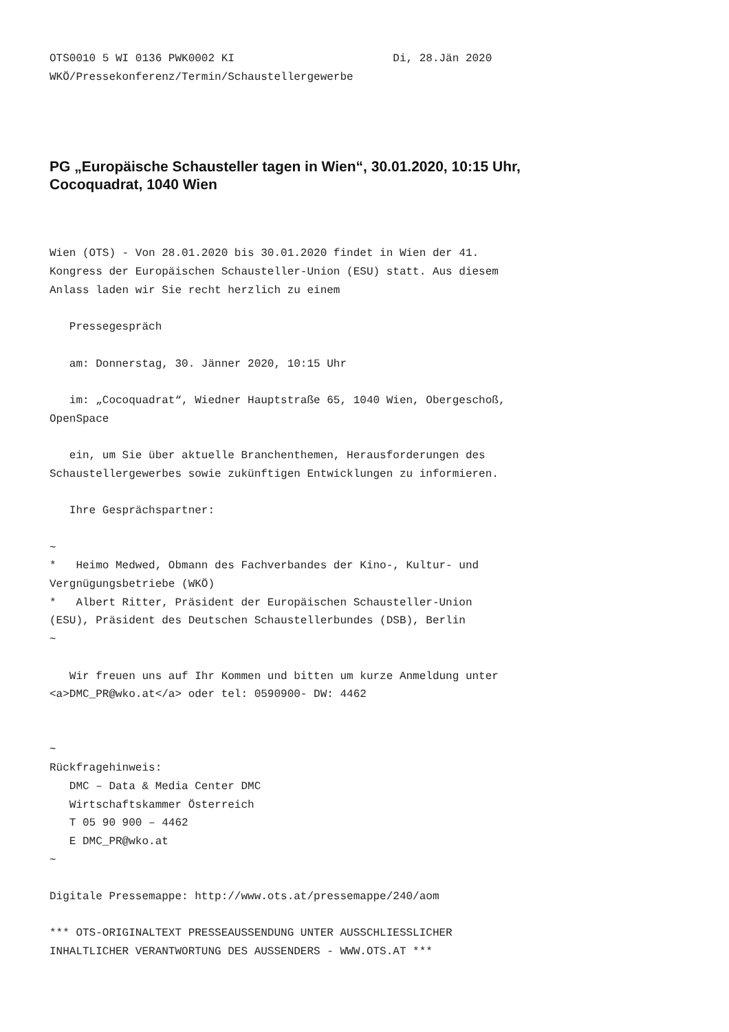OTS0010 5 WI 0136 PWK0002 KI                        Di, 28.Jän 2020
WKÖ/Pressekonferenz/Termin/Schaustellergewerbe
PG „Europäische Schausteller tagen in Wien“, 30.01.2020, 10:15 Uhr,
Cocoquadrat, 1040 Wien
Wien (OTS) - Von 28.01.2020 bis 30.01.2020 findet in Wien der 41.
Kongress der Europäischen Schausteller-Union (ESU) statt. Aus diesem
Anlass laden wir Sie recht herzlich zu einem

   Pressegespräch

   am: Donnerstag, 30. Jänner 2020, 10:15 Uhr

   im: „Cocoquadrat“, Wiedner Hauptstraße 65, 1040 Wien, Obergeschoß,
OpenSpace

   ein, um Sie über aktuelle Branchenthemen, Herausforderungen des
Schaustellergewerbes sowie zukünftigen Entwicklungen zu informieren.

   Ihre Gesprächspartner:

~
*   Heimo Medwed, Obmann des Fachverbandes der Kino-, Kultur- und
Vergnügungsbetriebe (WKÖ)
*   Albert Ritter, Präsident der Europäischen Schausteller-Union
(ESU), Präsident des Deutschen Schaustellerbundes (DSB), Berlin
~

   Wir freuen uns auf Ihr Kommen und bitten um kurze Anmeldung unter
<a>DMC_PR@wko.at</a> oder tel: 0590900- DW: 4462


~
Rückfragehinweis:
   DMC – Data & Media Center DMC
   Wirtschaftskammer Österreich
   T 05 90 900 – 4462
   E DMC_PR@wko.at
~

Digitale Pressemappe: http://www.ots.at/pressemappe/240/aom

*** OTS-ORIGINALTEXT PRESSEAUSSENDUNG UNTER AUSSCHLIESSLICHER
INHALTLICHER VERANTWORTUNG DES AUSSENDERS - WWW.OTS.AT ***